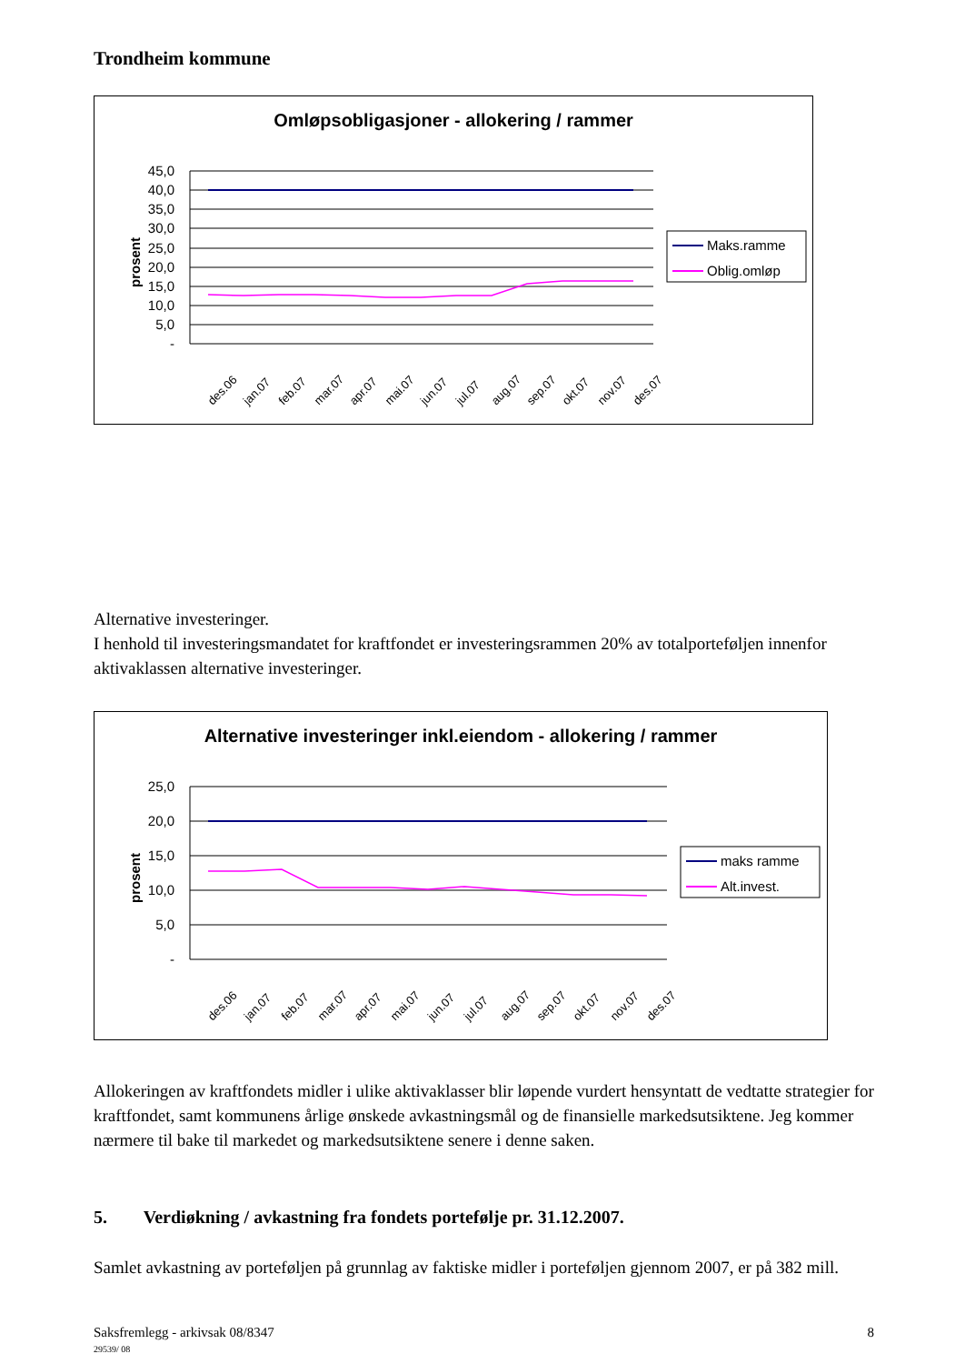Trondheim kommune
Omløpsobligasjoner - allokering / rammer
prosent
45,0
40,0
35,0
30,0
25,0
20,0
15,0
10,0
5,0
-
des.06
jan.07
feb.07
mar.07
apr.07
mai.07
jun.07
jul.07
aug.07
sep.07
okt.07
nov.07
des.07
Maks.ramme
Oblig.omløp
Alternative investeringer.
I henhold til investeringsmandatet for kraftfondet er investeringsrammen 20% av totalporteføljen innenfor aktivaklassen alternative investeringer.
Alternative investeringer inkl.eiendom - allokering / rammer
prosent
25,0
20,0
15,0
10,0
5,0
-
des.06
jan.07
feb.07
mar.07
apr.07
mai.07
jun.07
jul.07
aug.07
sep.07
okt.07
nov.07
des.07
maks ramme
Alt.invest.
Allokeringen av kraftfondets midler i ulike aktivaklasser blir løpende vurdert hensyntatt de vedtatte strategier for kraftfondet, samt kommunens årlige ønskede avkastningsmål og de finansielle markedsutsiktene. Jeg kommer nærmere til bake til markedet og markedsutsiktene senere i denne saken.
5. Verdiøkning / avkastning fra fondets portefølje pr. 31.12.2007.
Samlet avkastning av porteføljen på grunnlag av faktiske midler i porteføljen gjennom 2007, er på 382 mill.
Saksfremlegg - arkivsak 08/8347
29539/ 08
8